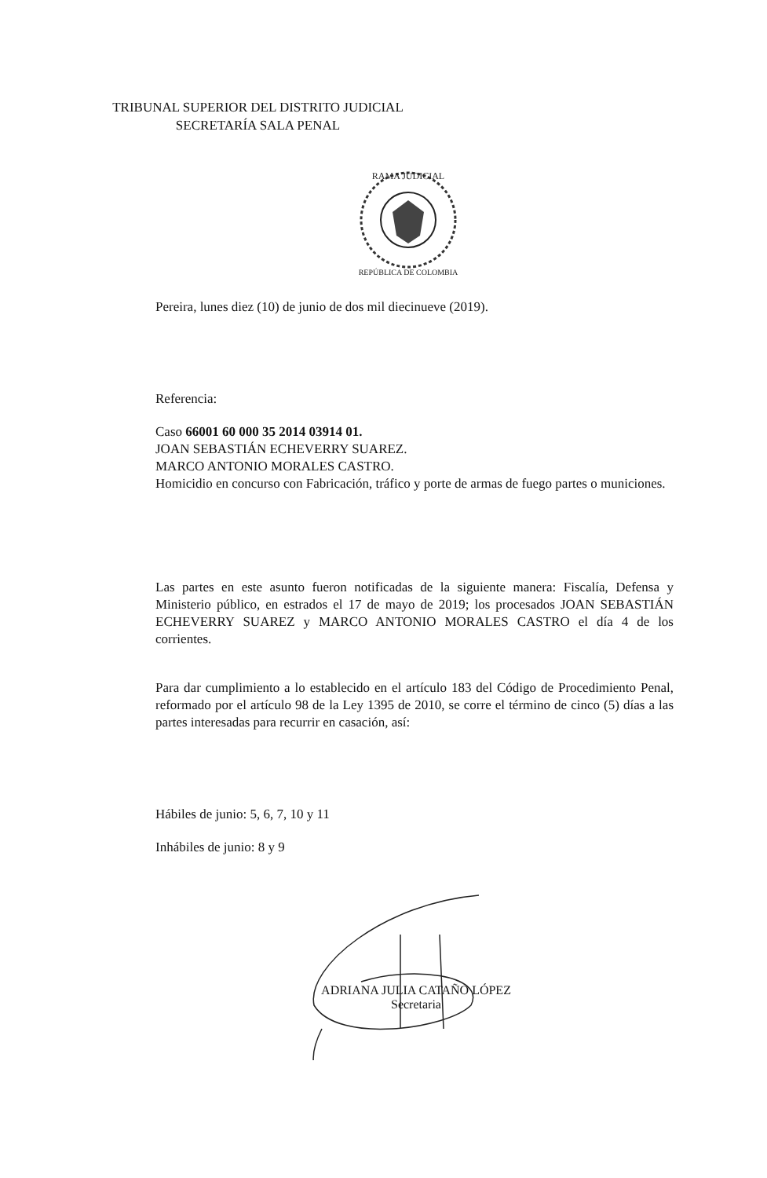TRIBUNAL SUPERIOR DEL DISTRITO JUDICIAL
SECRETARÍA SALA PENAL
RAMA JUDICIAL
REPÚBLICA DE COLOMBIA
Pereira, lunes diez (10) de junio de dos mil diecinueve (2019).
Referencia:
Caso 66001 60 000 35 2014 03914 01.
JOAN SEBASTIÁN ECHEVERRY SUAREZ.
MARCO ANTONIO MORALES CASTRO.
Homicidio en concurso con Fabricación, tráfico y porte de armas de fuego partes o municiones.
Las partes en este asunto fueron notificadas de la siguiente manera: Fiscalía, Defensa y Ministerio público, en estrados el 17 de mayo de 2019; los procesados JOAN SEBASTIÁN ECHEVERRY SUAREZ y MARCO ANTONIO MORALES CASTRO el día 4 de los corrientes.
Para dar cumplimiento a lo establecido en el artículo 183 del Código de Procedimiento Penal, reformado por el artículo 98 de la Ley 1395 de 2010, se corre el término de cinco (5) días a las partes interesadas para recurrir en casación, así:
Hábiles de junio: 5, 6, 7, 10 y 11
Inhábiles de junio: 8 y 9
ADRIANA JULIA CATAÑO LÓPEZ
Secretaria